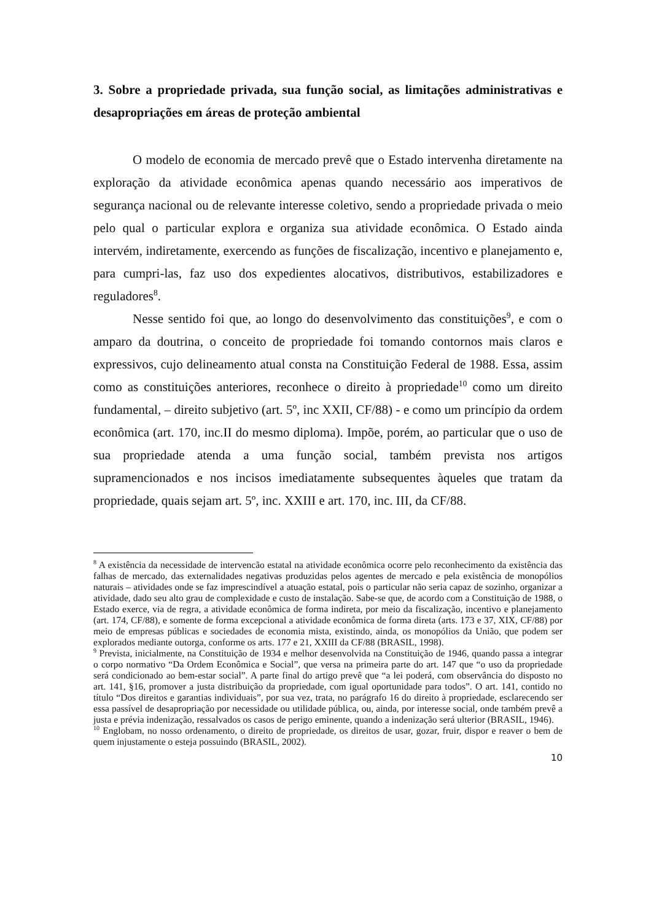3. Sobre a propriedade privada, sua função social, as limitações administrativas e desapropriações em áreas de proteção ambiental
O modelo de economia de mercado prevê que o Estado intervenha diretamente na exploração da atividade econômica apenas quando necessário aos imperativos de segurança nacional ou de relevante interesse coletivo, sendo a propriedade privada o meio pelo qual o particular explora e organiza sua atividade econômica. O Estado ainda intervém, indiretamente, exercendo as funções de fiscalização, incentivo e planejamento e, para cumpri-las, faz uso dos expedientes alocativos, distributivos, estabilizadores e reguladores<sup>8</sup>.
Nesse sentido foi que, ao longo do desenvolvimento das constituições<sup>9</sup>, e com o amparo da doutrina, o conceito de propriedade foi tomando contornos mais claros e expressivos, cujo delineamento atual consta na Constituição Federal de 1988. Essa, assim como as constituições anteriores, reconhece o direito à propriedade<sup>10</sup> como um direito fundamental, – direito subjetivo (art. 5º, inc XXII, CF/88) - e como um princípio da ordem econômica (art. 170, inc.II do mesmo diploma). Impõe, porém, ao particular que o uso de sua propriedade atenda a uma função social, também prevista nos artigos supramencionados e nos incisos imediatamente subsequentes àqueles que tratam da propriedade, quais sejam art. 5º, inc. XXIII e art. 170, inc. III, da CF/88.
<sup>8</sup> A existência da necessidade de intervencão estatal na atividade econômica ocorre pelo reconhecimento da existência das falhas de mercado, das externalidades negativas produzidas pelos agentes de mercado e pela existência de monopólios naturais – atividades onde se faz imprescindível a atuação estatal, pois o particular não seria capaz de sozinho, organizar a atividade, dado seu alto grau de complexidade e custo de instalação. Sabe-se que, de acordo com a Constituição de 1988, o Estado exerce, via de regra, a atividade econômica de forma indireta, por meio da fiscalização, incentivo e planejamento (art. 174, CF/88), e somente de forma excepcional a atividade econômica de forma direta (arts. 173 e 37, XIX, CF/88) por meio de empresas públicas e sociedades de economia mista, existindo, ainda, os monopólios da União, que podem ser explorados mediante outorga, conforme os arts. 177 e 21, XXIII da CF/88 (BRASIL, 1998).
<sup>9</sup> Prevista, inicialmente, na Constituição de 1934 e melhor desenvolvida na Constituição de 1946, quando passa a integrar o corpo normativo “Da Ordem Econômica e Social”, que versa na primeira parte do art. 147 que “o uso da propriedade será condicionado ao bem-estar social”. A parte final do artigo prevê que “a lei poderá, com observância do disposto no art. 141, §16, promover a justa distribuição da propriedade, com igual oportunidade para todos”. O art. 141, contido no título “Dos direitos e garantias individuais”, por sua vez, trata, no parágrafo 16 do direito à propriedade, esclarecendo ser essa passível de desapropriação por necessidade ou utilidade pública, ou, ainda, por interesse social, onde também prevê a justa e prévia indenização, ressalvados os casos de perigo eminente, quando a indenização será ulterior (BRASIL, 1946).
<sup>10</sup> Englobam, no nosso ordenamento, o direito de propriedade, os direitos de usar, gozar, fruir, dispor e reaver o bem de quem injustamente o esteja possuindo (BRASIL, 2002).
10